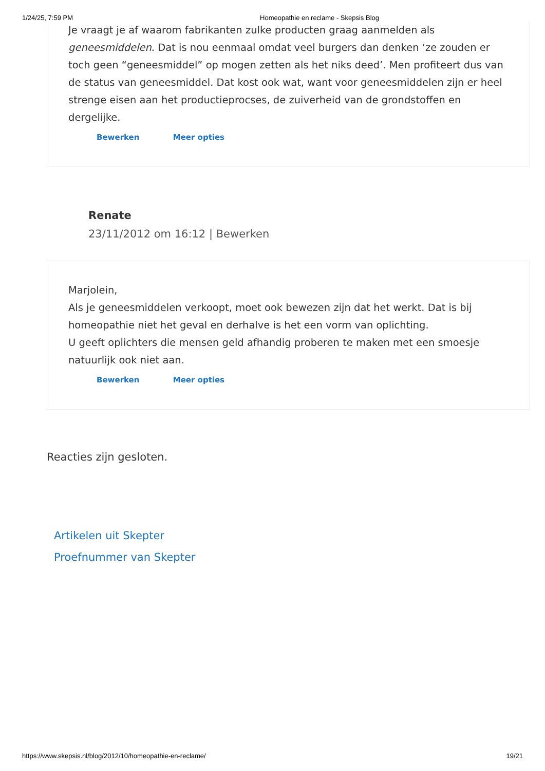1/24/25, 7:59 PM Homeopathie en reclame - Skepsis Blog
Je vraagt je af waarom fabrikanten zulke producten graag aanmelden als geneesmiddelen. Dat is nou eenmaal omdat veel burgers dan denken ‘ze zouden er toch geen “geneesmiddel” op mogen zetten als het niks deed’. Men profiteert dus van de status van geneesmiddel. Dat kost ook wat, want voor geneesmiddelen zijn er heel strenge eisen aan het productieprocses, de zuiverheid van de grondstoffen en dergelijke.
Bewerken Meer opties
Renate
23/11/2012 om 16:12 | Bewerken
Marjolein,
Als je geneesmiddelen verkoopt, moet ook bewezen zijn dat het werkt. Dat is bij homeopathie niet het geval en derhalve is het een vorm van oplichting.
U geeft oplichters die mensen geld afhandig proberen te maken met een smoesje natuurlijk ook niet aan.
Bewerken Meer opties
Reacties zijn gesloten.
Artikelen uit Skepter
Proefnummer van Skepter
https://www.skepsis.nl/blog/2012/10/homeopathie-en-reclame/ 19/21